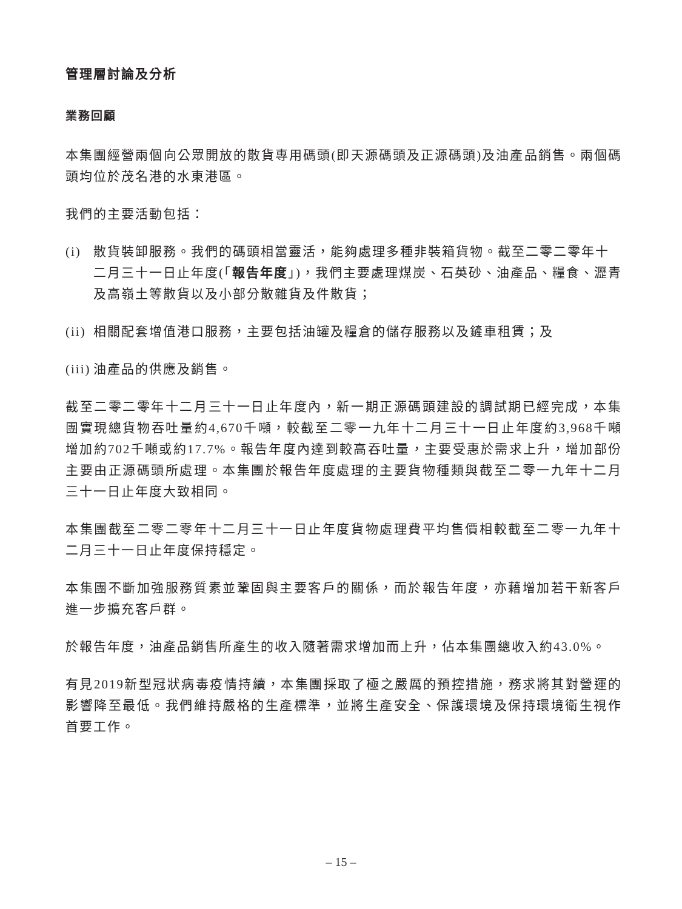管理層討論及分析
業務回顧
本集團經營兩個向公眾開放的散貨專用碼頭(即天源碼頭及正源碼頭)及油產品銷售。兩個碼頭均位於茂名港的水東港區。
我們的主要活動包括：
(i) 散貨裝卸服務。我們的碼頭相當靈活，能夠處理多種非裝箱貨物。截至二零二零年十二月三十一日止年度(「報告年度」)，我們主要處理煤炭、石英砂、油產品、糧食、瀝青及高嶺土等散貨以及小部分散雜貨及件散貨；
(ii) 相關配套增值港口服務，主要包括油罐及糧倉的儲存服務以及鏟車租賃；及
(iii) 油產品的供應及銷售。
截至二零二零年十二月三十一日止年度內，新一期正源碼頭建設的調試期已經完成，本集團實現總貨物吞吐量約4,670千噸，較截至二零一九年十二月三十一日止年度約3,968千噸增加約702千噸或約17.7%。報告年度內達到較高吞吐量，主要受惠於需求上升，增加部份主要由正源碼頭所處理。本集團於報告年度處理的主要貨物種類與截至二零一九年十二月三十一日止年度大致相同。
本集團截至二零二零年十二月三十一日止年度貨物處理費平均售價相較截至二零一九年十二月三十一日止年度保持穩定。
本集團不斷加強服務質素並鞏固與主要客戶的關係，而於報告年度，亦藉增加若干新客戶進一步擴充客戶群。
於報告年度，油產品銷售所產生的收入隨著需求增加而上升，佔本集團總收入約43.0%。
有見2019新型冠狀病毒疫情持續，本集團採取了極之嚴厲的預控措施，務求將其對營運的影響降至最低。我們維持嚴格的生產標準，並將生產安全、保護環境及保持環境衛生視作首要工作。
– 15 –